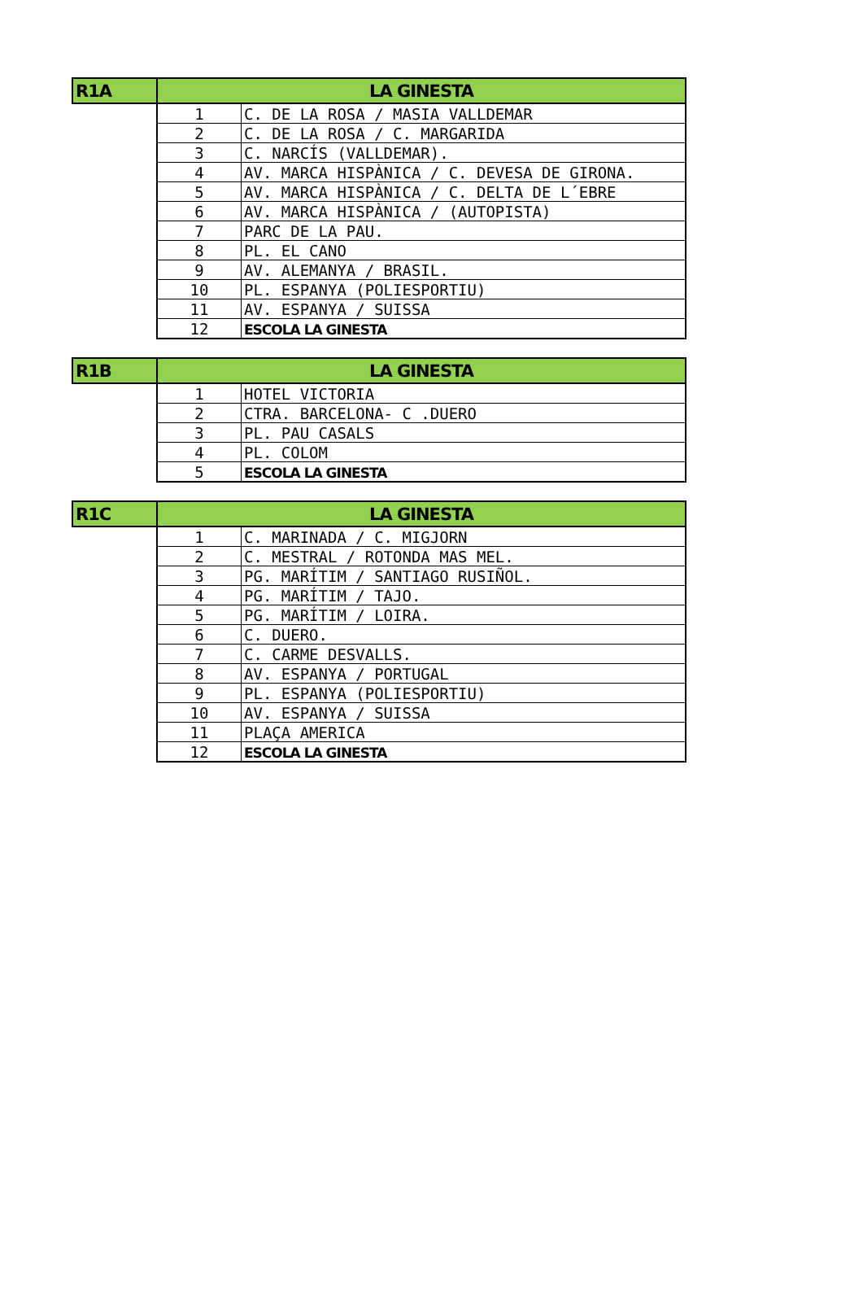| R1A | LA GINESTA | |
| --- | --- | --- |
| | 1 | C. DE LA ROSA / MASIA VALLDEMAR |
| | 2 | C. DE LA ROSA / C. MARGARIDA |
| | 3 | C. NARCÍS (VALLDEMAR). |
| | 4 | AV. MARCA HISPÀNICA / C. DEVESA DE GIRONA. |
| | 5 | AV. MARCA HISPÀNICA / C. DELTA DE L´EBRE |
| | 6 | AV. MARCA HISPÀNICA / (AUTOPISTA) |
| | 7 | PARC DE LA PAU. |
| | 8 | PL. EL CANO |
| | 9 | AV. ALEMANYA / BRASIL. |
| | 10 | PL. ESPANYA (POLIESPORTIU) |
| | 11 | AV. ESPANYA / SUISSA |
| | 12 | ESCOLA LA GINESTA |
| R1B | LA GINESTA | |
| --- | --- | --- |
| | 1 | HOTEL VICTORIA |
| | 2 | CTRA. BARCELONA- C .DUERO |
| | 3 | PL. PAU CASALS |
| | 4 | PL. COLOM |
| | 5 | ESCOLA LA GINESTA |
| R1C | LA GINESTA | |
| --- | --- | --- |
| | 1 | C. MARINADA / C. MIGJORN |
| | 2 | C. MESTRAL / ROTONDA MAS MEL. |
| | 3 | PG. MARÍTIM / SANTIAGO RUSIÑOL. |
| | 4 | PG. MARÍTIM / TAJO. |
| | 5 | PG. MARÍTIM / LOIRA. |
| | 6 | C. DUERO. |
| | 7 | C. CARME DESVALLS. |
| | 8 | AV. ESPANYA / PORTUGAL |
| | 9 | PL. ESPANYA (POLIESPORTIU) |
| | 10 | AV. ESPANYA / SUISSA |
| | 11 | PLAÇA AMERICA |
| | 12 | ESCOLA LA GINESTA |